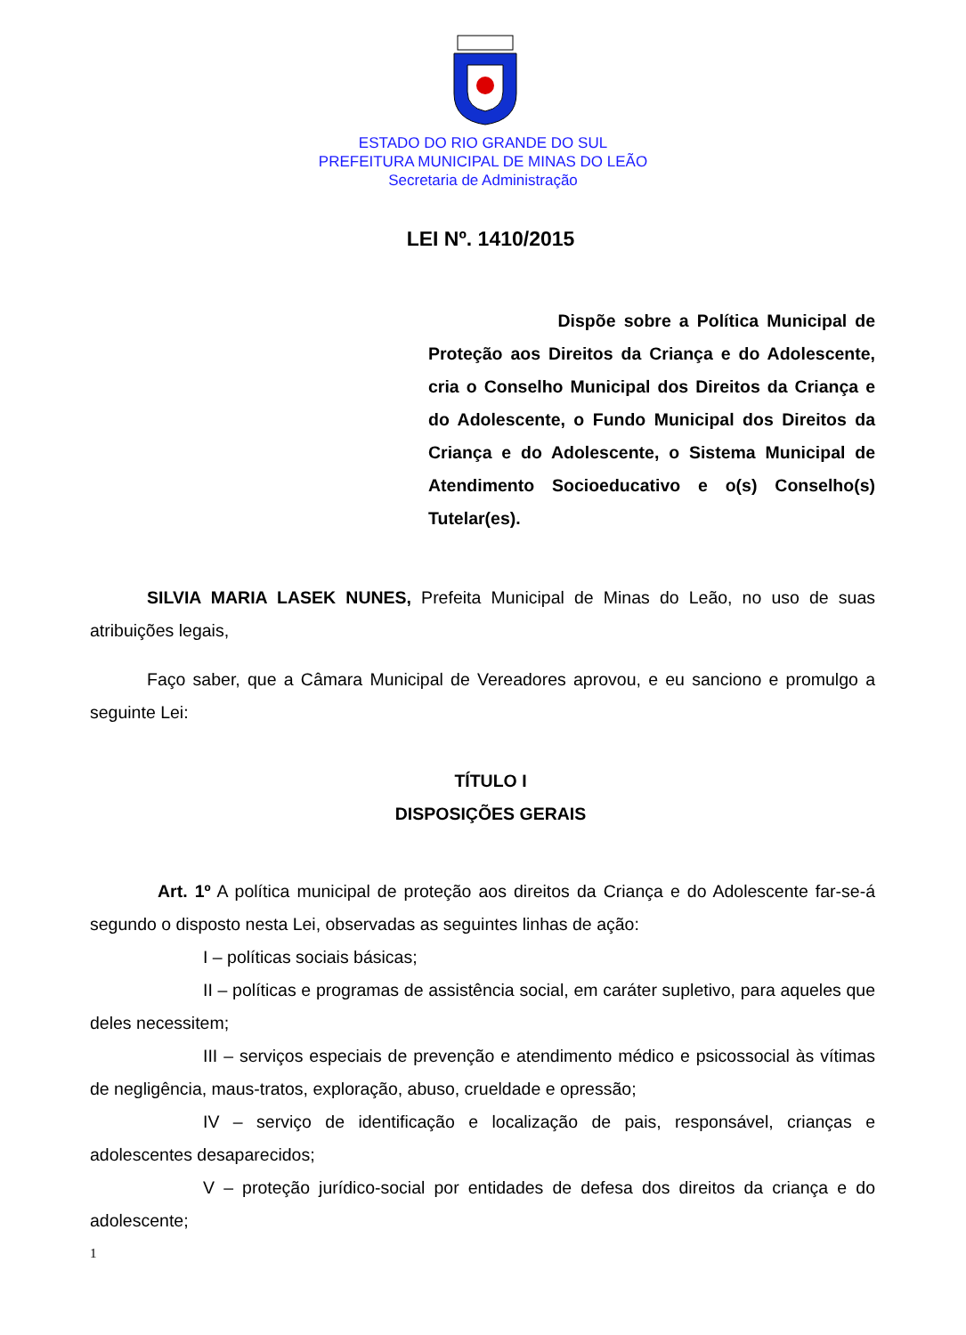ESTADO DO RIO GRANDE DO SUL
PREFEITURA MUNICIPAL DE MINAS DO LEÃO
Secretaria de Administração
LEI Nº. 1410/2015
Dispõe sobre a Política Municipal de Proteção aos Direitos da Criança e do Adolescente, cria o Conselho Municipal dos Direitos da Criança e do Adolescente, o Fundo Municipal dos Direitos da Criança e do Adolescente, o Sistema Municipal de Atendimento Socioeducativo e o(s) Conselho(s) Tutelar(es).
SILVIA MARIA LASEK NUNES, Prefeita Municipal de Minas do Leão, no uso de suas atribuições legais,
Faço saber, que a Câmara Municipal de Vereadores aprovou, e eu sanciono e promulgo a seguinte Lei:
TÍTULO I
DISPOSIÇÕES GERAIS
Art. 1º A política municipal de proteção aos direitos da Criança e do Adolescente far-se-á segundo o disposto nesta Lei, observadas as seguintes linhas de ação:
I – políticas sociais básicas;
II – políticas e programas de assistência social, em caráter supletivo, para aqueles que deles necessitem;
III – serviços especiais de prevenção e atendimento médico e psicossocial às vítimas de negligência, maus-tratos, exploração, abuso, crueldade e opressão;
IV – serviço de identificação e localização de pais, responsável, crianças e adolescentes desaparecidos;
V – proteção jurídico-social por entidades de defesa dos direitos da criança e do adolescente;
1